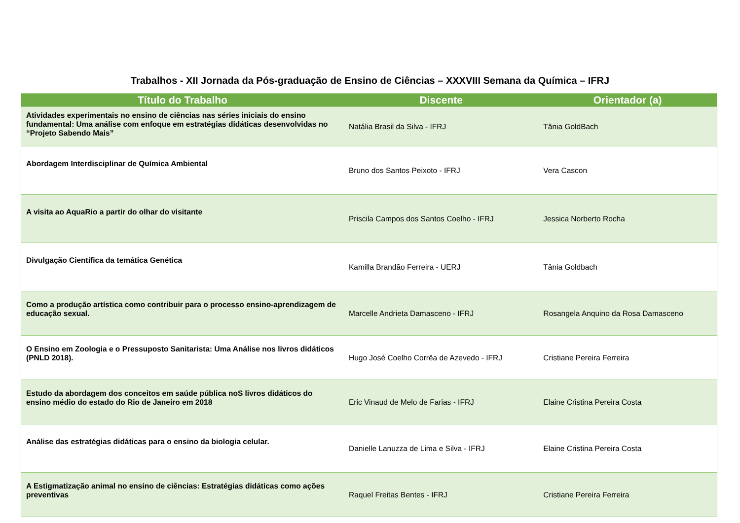Trabalhos - XII Jornada da Pós-graduação de Ensino de Ciências – XXXVIII Semana da Química – IFRJ
| Título do Trabalho | Discente | Orientador (a) |
| --- | --- | --- |
| Atividades experimentais no ensino de ciências nas séries iniciais do ensino fundamental: Uma análise com enfoque em estratégias didáticas desenvolvidas no “Projeto Sabendo Mais” | Natália Brasil da Silva - IFRJ | Tânia GoldBach |
| Abordagem Interdisciplinar de Química Ambiental | Bruno dos Santos Peixoto - IFRJ | Vera Cascon |
| A visita ao AquaRio a partir do olhar do visitante | Priscila Campos dos Santos Coelho - IFRJ | Jessica Norberto Rocha |
| Divulgação Científica da temática Genética | Kamilla Brandão Ferreira - UERJ | Tânia Goldbach |
| Como a produção artística como contribuir para o processo ensino-aprendizagem de educação sexual. | Marcelle Andrieta Damasceno - IFRJ | Rosangela Anquino da Rosa Damasceno |
| O Ensino em Zoologia e o Pressuposto Sanitarista: Uma Análise nos livros didáticos (PNLD 2018). | Hugo José Coelho Corrêa de Azevedo - IFRJ | Cristiane Pereira Ferreira |
| Estudo da abordagem dos conceitos em saúde pública noS livros didáticos do ensino médio do estado do Rio de Janeiro em 2018 | Eric Vinaud de Melo de Farias - IFRJ | Elaine Cristina Pereira Costa |
| Análise das estratégias didáticas para o ensino da biologia celular. | Danielle Lanuzza de Lima e Silva - IFRJ | Elaine Cristina Pereira Costa |
| A Estigmatização animal no ensino de ciências: Estratégias didáticas como ações preventivas | Raquel Freitas Bentes - IFRJ | Cristiane Pereira Ferreira |